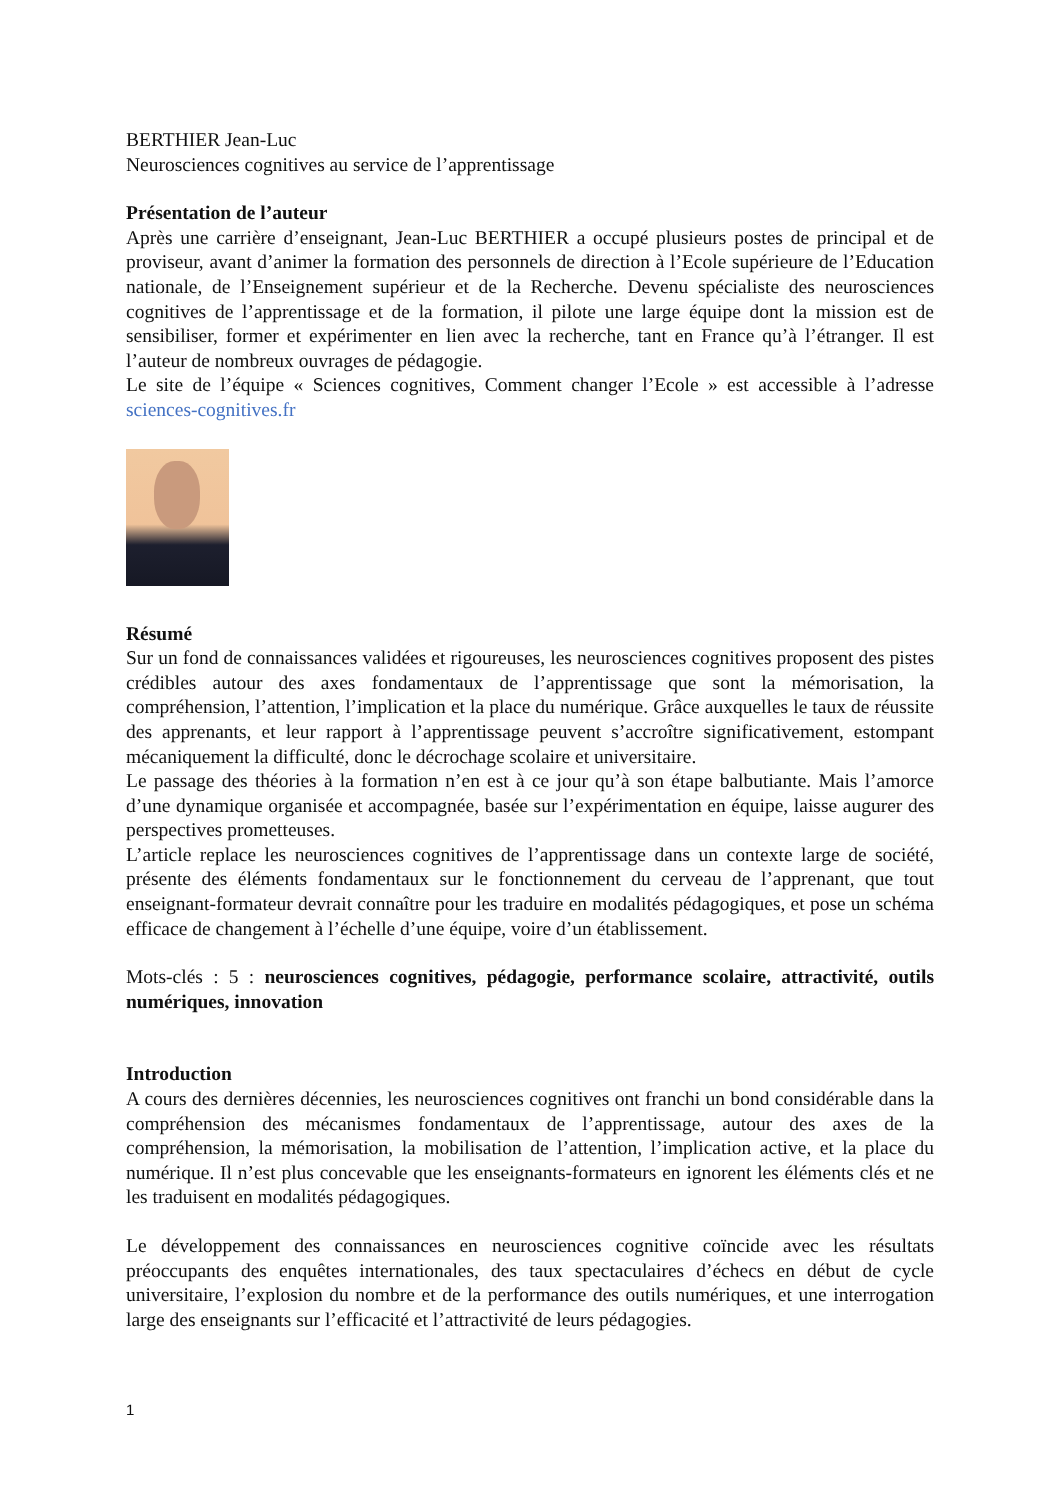BERTHIER Jean-Luc
Neurosciences cognitives au service de l’apprentissage
Présentation de l’auteur
Après une carrière d’enseignant, Jean-Luc BERTHIER a occupé plusieurs postes de principal et de proviseur, avant d’animer la formation des personnels de direction à l’Ecole supérieure de l’Education nationale, de l’Enseignement supérieur et de la Recherche. Devenu spécialiste des neurosciences cognitives de l’apprentissage et de la formation, il pilote une large équipe dont la mission est de sensibiliser, former et expérimenter en lien avec la recherche, tant en France qu’à l’étranger. Il est l’auteur de nombreux ouvrages de pédagogie.
Le site de l’équipe « Sciences cognitives, Comment changer l’Ecole » est accessible à l’adresse sciences-cognitives.fr
Résumé
Sur un fond de connaissances validées et rigoureuses, les neurosciences cognitives proposent des pistes crédibles autour des axes fondamentaux de l’apprentissage que sont la mémorisation, la compréhension, l’attention, l’implication et la place du numérique. Grâce auxquelles le taux de réussite des apprenants, et leur rapport à l’apprentissage peuvent s’accroître significativement, estompant mécaniquement la difficulté, donc le décrochage scolaire et universitaire.
Le passage des théories à la formation n’en est à ce jour qu’à son étape balbutiante. Mais l’amorce d’une dynamique organisée et accompagnée, basée sur l’expérimentation en équipe, laisse augurer des perspectives prometteuses.
L’article replace les neurosciences cognitives de l’apprentissage dans un contexte large de société, présente des éléments fondamentaux sur le fonctionnement du cerveau de l’apprenant, que tout enseignant-formateur devrait connaître pour les traduire en modalités pédagogiques, et pose un schéma efficace de changement à l’échelle d’une équipe, voire d’un établissement.
Mots-clés : 5 : neurosciences cognitives, pédagogie, performance scolaire, attractivité, outils numériques, innovation
Introduction
A cours des dernières décennies, les neurosciences cognitives ont franchi un bond considérable dans la compréhension des mécanismes fondamentaux de l’apprentissage, autour des axes de la compréhension, la mémorisation, la mobilisation de l’attention, l’implication active, et la place du numérique. Il n’est plus concevable que les enseignants-formateurs en ignorent les éléments clés et ne les traduisent en modalités pédagogiques.
Le développement des connaissances en neurosciences cognitive coïncide avec les résultats préoccupants des enquêtes internationales, des taux spectaculaires d’échecs en début de cycle universitaire, l’explosion du nombre et de la performance des outils numériques, et une interrogation large des enseignants sur l’efficacité et l’attractivité de leurs pédagogies.
1